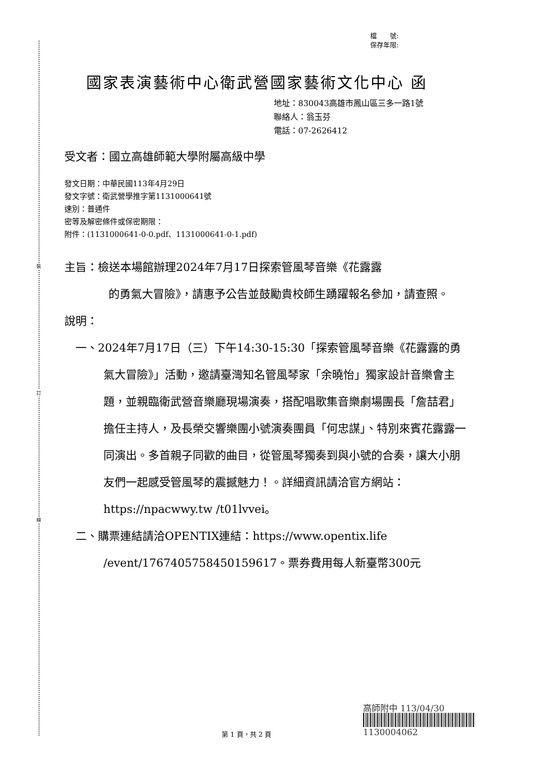裝
訂
線
檔　　號:
保存年限:
國家表演藝術中心衛武營國家藝術文化中心 函
地址：830043高雄市鳳山區三多一路1號
聯絡人：翁玉芬
電話：07-2626412
受文者：國立高雄師範大學附屬高級中學
發文日期：中華民國113年4月29日
發文字號：衛武營學推字第1131000641號
速別：普通件
密等及解密條件或保密期限：
附件：(1131000641-0-0.pdf、1131000641-0-1.pdf)
主旨：檢送本場館辦理2024年7月17日探索管風琴音樂《花露露
的勇氣大冒險》，請惠予公告並鼓勵貴校師生踴躍報名參加，請查照。
說明：
一、2024年7月17日（三）下午14:30-15:30「探索管風琴音樂《花露露的勇氣大冒險》」活動，邀請臺灣知名管風琴家「余曉怡」獨家設計音樂會主題，並親臨衛武營音樂廳現場演奏，搭配唱歌集音樂劇場團長「詹喆君」擔任主持人，及長榮交響樂團小號演奏團員「何忠謀」、特別來賓花露露一同演出。多首親子同歡的曲目，從管風琴獨奏到與小號的合奏，讓大小朋友們一起感受管風琴的震撼魅力！。詳細資訊請洽官方網站：https://npacwwy.tw /t01lvvei。
二、購票連結請洽OPENTIX連結：https://www.opentix.life /event/1767405758450159617。票券費用每人新臺幣300元
高師附中 113/04/30
1130004062
第 1 頁，共 2 頁